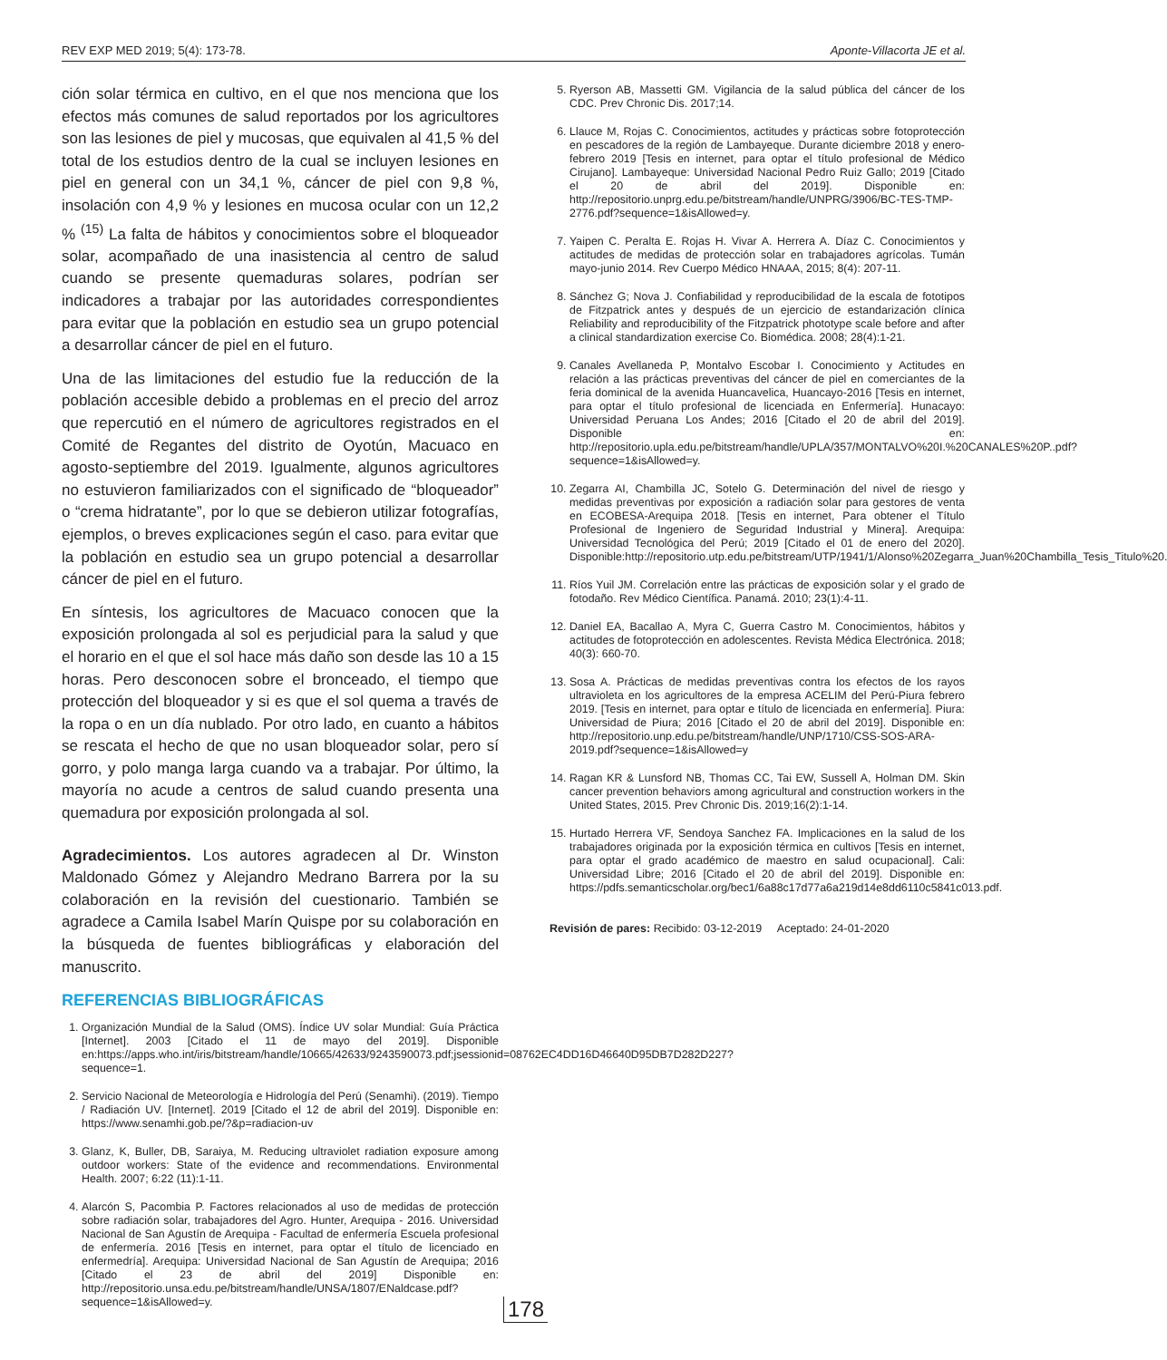REV EXP MED 2019; 5(4): 173-78. Aponte-Villacorta JE et al.
ción solar térmica en cultivo, en el que nos menciona que los efectos más comunes de salud reportados por los agricultores son las lesiones de piel y mucosas, que equivalen al 41,5 % del total de los estudios dentro de la cual se incluyen lesiones en piel en general con un 34,1 %, cáncer de piel con 9,8 %, insolación con 4,9 % y lesiones en mucosa ocular con un 12,2 % <sup>(15)</sup> La falta de hábitos y conocimientos sobre el bloqueador solar, acompañado de una inasistencia al centro de salud cuando se presente quemaduras solares, podrían ser indicadores a trabajar por las autoridades correspondientes para evitar que la población en estudio sea un grupo potencial a desarrollar cáncer de piel en el futuro.
Una de las limitaciones del estudio fue la reducción de la población accesible debido a problemas en el precio del arroz que repercutió en el número de agricultores registrados en el Comité de Regantes del distrito de Oyotún, Macuaco en agosto-septiembre del 2019. Igualmente, algunos agricultores no estuvieron familiarizados con el significado de “bloqueador” o “crema hidratante”, por lo que se debieron utilizar fotografías, ejemplos, o breves explicaciones según el caso. para evitar que la población en estudio sea un grupo potencial a desarrollar cáncer de piel en el futuro.
En síntesis, los agricultores de Macuaco conocen que la exposición prolongada al sol es perjudicial para la salud y que el horario en el que el sol hace más daño son desde las 10 a 15 horas. Pero desconocen sobre el bronceado, el tiempo que protección del bloqueador y si es que el sol quema a través de la ropa o en un día nublado. Por otro lado, en cuanto a hábitos se rescata el hecho de que no usan bloqueador solar, pero sí gorro, y polo manga larga cuando va a trabajar. Por último, la mayoría no acude a centros de salud cuando presenta una quemadura por exposición prolongada al sol.
Agradecimientos. Los autores agradecen al Dr. Winston Maldonado Gómez y Alejandro Medrano Barrera por la su colaboración en la revisión del cuestionario. También se agradece a Camila Isabel Marín Quispe por su colaboración en la búsqueda de fuentes bibliográficas y elaboración del manuscrito.
REFERENCIAS BIBLIOGRÁFICAS
1. Organización Mundial de la Salud (OMS). Índice UV solar Mundial: Guía Práctica [Internet]. 2003 [Citado el 11 de mayo del 2019]. Disponible en:https://apps.who.int/iris/bitstream/handle/10665/42633/9243590073.pdf;jsessionid=08762EC4DD16D46640D95DB7D282D227?sequence=1.
2. Servicio Nacional de Meteorología e Hidrología del Perú (Senamhi). (2019). Tiempo / Radiación UV. [Internet]. 2019 [Citado el 12 de abril del 2019]. Disponible en: https://www.senamhi.gob.pe/?&p=radiacion-uv
3. Glanz, K, Buller, DB, Saraiya, M. Reducing ultraviolet radiation exposure among outdoor workers: State of the evidence and recommendations. Environmental Health. 2007; 6:22 (11):1-11.
4. Alarcón S, Pacombia P. Factores relacionados al uso de medidas de protección sobre radiación solar, trabajadores del Agro. Hunter, Arequipa - 2016. Universidad Nacional de San Agustín de Arequipa - Facultad de enfermería Escuela profesional de enfermería. 2016 [Tesis en internet, para optar el título de licenciado en enfermedría]. Arequipa: Universidad Nacional de San Agustín de Arequipa; 2016 [Citado el 23 de abril del 2019] Disponible en: http://repositorio.unsa.edu.pe/bitstream/handle/UNSA/1807/ENaldcase.pdf?sequence=1&isAllowed=y.
5. Ryerson AB, Massetti GM. Vigilancia de la salud pública del cáncer de los CDC. Prev Chronic Dis. 2017;14.
6. Llauce M, Rojas C. Conocimientos, actitudes y prácticas sobre fotoprotección en pescadores de la región de Lambayeque. Durante diciembre 2018 y enero-febrero 2019 [Tesis en internet, para optar el título profesional de Médico Cirujano]. Lambayeque: Universidad Nacional Pedro Ruiz Gallo; 2019 [Citado el 20 de abril del 2019]. Disponible en: http://repositorio.unprg.edu.pe/bitstream/handle/UNPRG/3906/BC-TES-TMP-2776.pdf?sequence=1&isAllowed=y.
7. Yaipen C. Peralta E. Rojas H. Vivar A. Herrera A. Díaz C. Conocimientos y actitudes de medidas de protección solar en trabajadores agrícolas. Tumán mayo-junio 2014. Rev Cuerpo Médico HNAAA, 2015; 8(4): 207-11.
8. Sánchez G; Nova J. Confiabilidad y reproducibilidad de la escala de fototipos de Fitzpatrick antes y después de un ejercicio de estandarización clínica Reliability and reproducibility of the Fitzpatrick phototype scale before and after a clinical standardization exercise Co. Biomédica. 2008; 28(4):1-21.
9. Canales Avellaneda P, Montalvo Escobar I. Conocimiento y Actitudes en relación a las prácticas preventivas del cáncer de piel en comerciantes de la feria dominical de la avenida Huancavelica, Huancayo-2016 [Tesis en internet, para optar el título profesional de licenciada en Enfermería]. Hunacayo: Universidad Peruana Los Andes; 2016 [Citado el 20 de abril del 2019]. Disponible en: http://repositorio.upla.edu.pe/bitstream/handle/UPLA/357/MONTALVO%20I.%20CANALES%20P..pdf?sequence=1&isAllowed=y.
10. Zegarra AI, Chambilla JC, Sotelo G. Determinación del nivel de riesgo y medidas preventivas por exposición a radiación solar para gestores de venta en ECOBESA-Arequipa 2018. [Tesis en internet, Para obtener el Título Profesional de Ingeniero de Seguridad Industrial y Minera]. Arequipa: Universidad Tecnológica del Perú; 2019 [Citado el 01 de enero del 2020]. Disponible:http://repositorio.utp.edu.pe/bitstream/UTP/1941/1/Alonso%20Zegarra_Juan%20Chambilla_Tesis_Titulo%20.
11. Ríos Yuil JM. Correlación entre las prácticas de exposición solar y el grado de fotodaño. Rev Médico Científica. Panamá. 2010; 23(1):4-11.
12. Daniel EA, Bacallao A, Myra C, Guerra Castro M. Conocimientos, hábitos y actitudes de fotoprotección en adolescentes. Revista Médica Electrónica. 2018; 40(3): 660-70.
13. Sosa A. Prácticas de medidas preventivas contra los efectos de los rayos ultravioleta en los agricultores de la empresa ACELIM del Perú-Piura febrero 2019. [Tesis en internet, para optar e título de licenciada en enfermería]. Piura: Universidad de Piura; 2016 [Citado el 20 de abril del 2019]. Disponible en: http://repositorio.unp.edu.pe/bitstream/handle/UNP/1710/CSS-SOS-ARA-2019.pdf?sequence=1&isAllowed=y
14. Ragan KR & Lunsford NB, Thomas CC, Tai EW, Sussell A, Holman DM. Skin cancer prevention behaviors among agricultural and construction workers in the United States, 2015. Prev Chronic Dis. 2019;16(2):1-14.
15. Hurtado Herrera VF, Sendoya Sanchez FA. Implicaciones en la salud de los trabajadores originada por la exposición térmica en cultivos [Tesis en internet, para optar el grado académico de maestro en salud ocupacional]. Cali: Universidad Libre; 2016 [Citado el 20 de abril del 2019]. Disponible en: https://pdfs.semanticscholar.org/bec1/6a88c17d77a6a219d14e8dd6110c5841c013.pdf.
Revisión de pares: Recibido: 03-12-2019 Aceptado: 24-01-2020
178